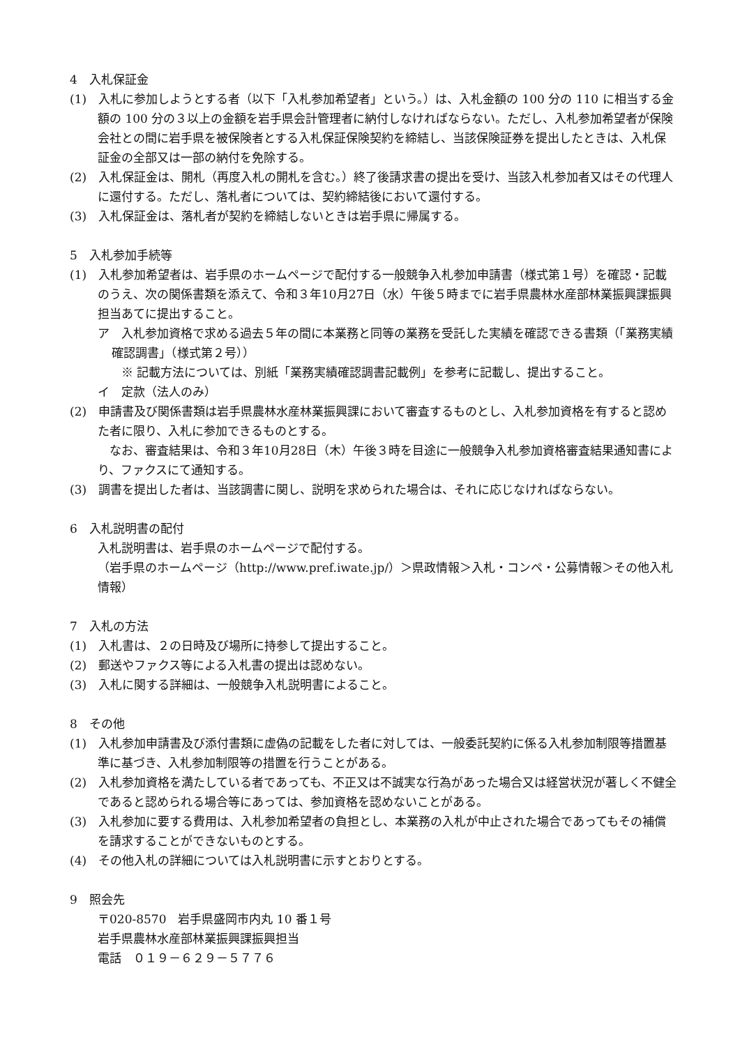4　入札保証金
(1)　入札に参加しようとする者（以下「入札参加希望者」という。）は、入札金額の 100 分の 110 に相当する金額の 100 分の３以上の金額を岩手県会計管理者に納付しなければならない。ただし、入札参加希望者が保険会社との間に岩手県を被保険者とする入札保証保険契約を締結し、当該保険証券を提出したときは、入札保証金の全部又は一部の納付を免除する。
(2)　入札保証金は、開札（再度入札の開札を含む。）終了後請求書の提出を受け、当該入札参加者又はその代理人に還付する。ただし、落札者については、契約締結後において還付する。
(3)　入札保証金は、落札者が契約を締結しないときは岩手県に帰属する。
5　入札参加手続等
(1)　入札参加希望者は、岩手県のホームページで配付する一般競争入札参加申請書（様式第１号）を確認・記載のうえ、次の関係書類を添えて、令和３年10月27日（水）午後５時までに岩手県農林水産部林業振興課振興担当あてに提出すること。
ア　入札参加資格で求める過去５年の間に本業務と同等の業務を受託した実績を確認できる書類（「業務実績確認調書」（様式第２号））
　　※ 記載方法については、別紙「業務実績確認調書記載例」を参考に記載し、提出すること。
イ　定款（法人のみ）
(2)　申請書及び関係書類は岩手県農林水産林業振興課において審査するものとし、入札参加資格を有すると認めた者に限り、入札に参加できるものとする。
　なお、審査結果は、令和３年10月28日（木）午後３時を目途に一般競争入札参加資格審査結果通知書により、ファクスにて通知する。
(3)　調書を提出した者は、当該調書に関し、説明を求められた場合は、それに応じなければならない。
6　入札説明書の配付
入札説明書は、岩手県のホームページで配付する。
（岩手県のホームページ（http://www.pref.iwate.jp/）＞県政情報＞入札・コンペ・公募情報＞その他入札情報）
7　入札の方法
(1)　入札書は、２の日時及び場所に持参して提出すること。
(2)　郵送やファクス等による入札書の提出は認めない。
(3)　入札に関する詳細は、一般競争入札説明書によること。
8　その他
(1)　入札参加申請書及び添付書類に虚偽の記載をした者に対しては、一般委託契約に係る入札参加制限等措置基準に基づき、入札参加制限等の措置を行うことがある。
(2)　入札参加資格を満たしている者であっても、不正又は不誠実な行為があった場合又は経営状況が著しく不健全であると認められる場合等にあっては、参加資格を認めないことがある。
(3)　入札参加に要する費用は、入札参加希望者の負担とし、本業務の入札が中止された場合であってもその補償を請求することができないものとする。
(4)　その他入札の詳細については入札説明書に示すとおりとする。
9　照会先
〒020-8570　岩手県盛岡市内丸 10 番１号
岩手県農林水産部林業振興課振興担当
電話　０１９－６２９－５７７６